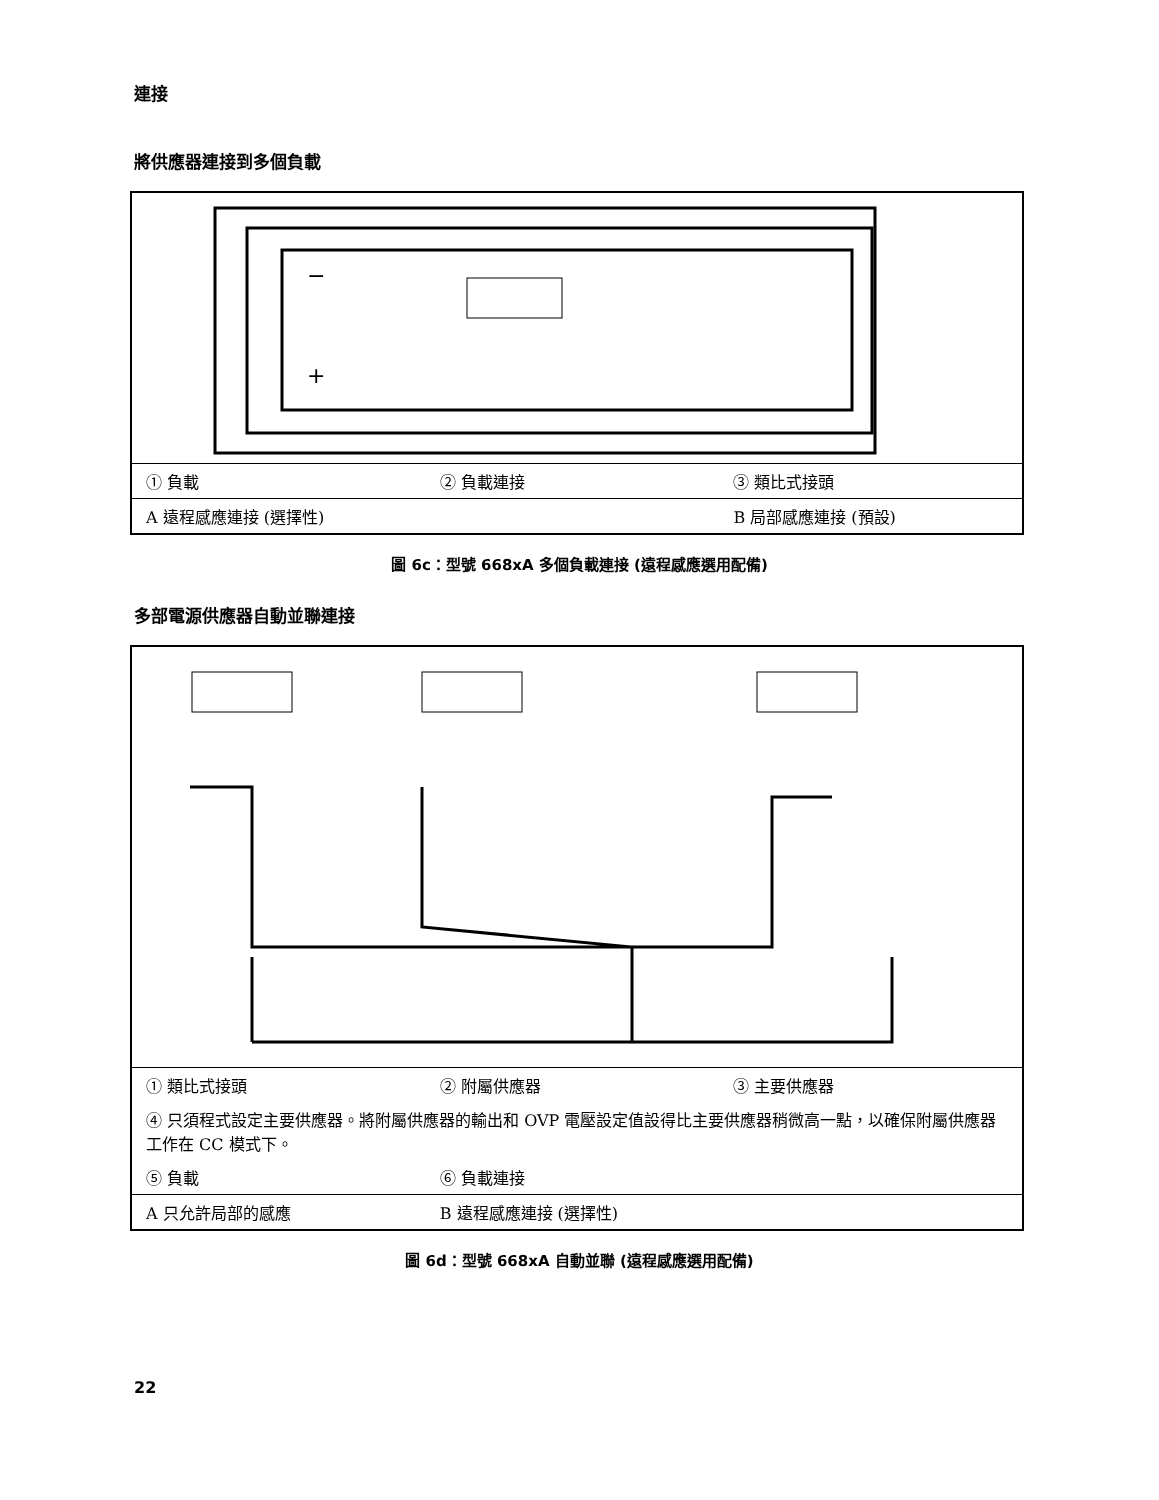連接
將供應器連接到多個負載
+
−
| ① 負載 | ② 負載連接 | ③ 類比式接頭 |
| A 遠程感應連接 (選擇性) | | B 局部感應連接 (預設) |
圖 6c：型號 668xA 多個負載連接 (遠程感應選用配備)
多部電源供應器自動並聯連接
| ① 類比式接頭 | ② 附屬供應器 | ③ 主要供應器 |
| ④ 只須程式設定主要供應器。將附屬供應器的輸出和 OVP 電壓設定值設得比主要供應器稍微高一點，以確保附屬供應器工作在 CC 模式下。 | | |
| ⑤ 負載 | ⑥ 負載連接 | |
| A 只允許局部的感應 | B 遠程感應連接 (選擇性) | |
圖 6d：型號 668xA 自動並聯 (遠程感應選用配備)
22